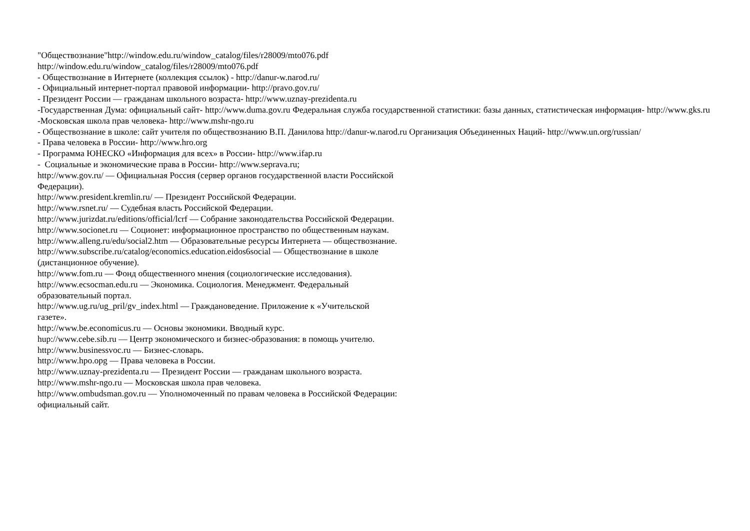"Обществознание"http://window.edu.ru/window_catalog/files/r28009/mto076.pdf
http://window.edu.ru/window_catalog/files/r28009/mto076.pdf
- Обществознание в Интернете (коллекция ссылок) - http://danur-w.narod.ru/
- Официальный интернет-портал правовой информации- http://pravo.gov.ru/
- Президент России — гражданам школьного возраста- http://www.uznay-prezidenta.ru
-Государственная Дума: официальный сайт- http://www.duma.gov.ru Федеральная служба государственной статистики: базы данных, статистическая информация- http://www.gks.ru -Московская школа прав человека- http://www.mshr-ngo.ru
- Обществознание в школе: сайт учителя по обществознанию В.П. Данилова http://danur-w.narod.ru Организация Объединенных Наций- http://www.un.org/russian/
- Права человека в России- http://www.hro.org
- Программа ЮНЕСКО «Информация для всех» в России- http://www.ifap.ru
- Социальные и экономические права в России- http://www.seprava.ru;
http://www.gov.ru/ — Официальная Россия (сервер органов государственной власти Российской Федерации).
http://www.president.kremlin.ru/ — Президент Российской Федерации.
http://www.rsnet.ru/ — Судебная власть Российской Федерации.
http://www.jurizdat.ru/editions/official/lcrf — Собрание законодательства Российской Федерации.
http://www.socionet.ru — Соционет: информационное пространство по общественным наукам.
http://www.alleng.ru/edu/social2.htm — Образовательные ресурсы Интернета — обществознание.
http://www.subscribe.ru/catalog/economics.education.eidos6social — Обществознание в школе (дистанционное обучение).
http://www.fom.ru — Фонд общественного мнения (социологические исследования).
http://www.ecsocman.edu.ru — Экономика. Социология. Менеджмент. Федеральный образовательный портал.
http://www.ug.ru/ug_pril/gv_index.html — Граждановедение. Приложение к «Учительской газете».
http://www.be.economicus.ru — Основы экономики. Вводный курс.
hup://www.cebe.sib.ru — Центр экономического и бизнес-образования: в помощь учителю.
http://www.businessvoc.ru — Бизнес-словарь.
http://www.hpo.opg — Права человека в России.
http://www.uznay-prezidenta.ru — Президент России — гражданам школьного возраста.
http://www.mshr-ngo.ru — Московская школа прав человека.
http://www.ombudsman.gov.ru — Уполномоченный по правам человека в Российской Федерации: официальный сайт.